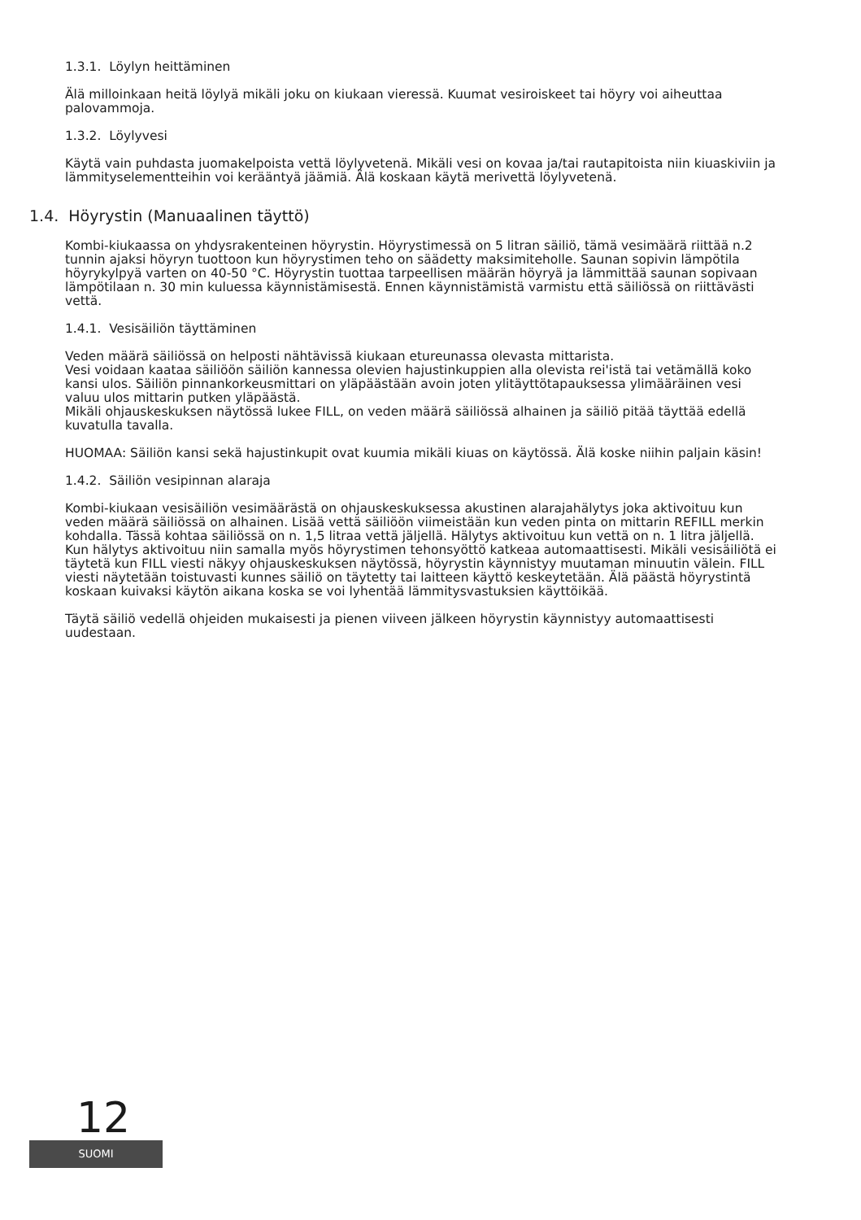1.3.1. Löylyn heittäminen
Älä milloinkaan heitä löylyä mikäli joku on kiukaan vieressä. Kuumat vesiroiskeet tai höyry voi aiheuttaa palovammoja.
1.3.2. Löylyvesi
Käytä vain puhdasta juomakelpoista vettä löylyvetenä. Mikäli vesi on kovaa ja/tai rautapitoista niin kiuaskiviin ja lämmityselementteihin voi kerääntyä jäämiä. Älä koskaan käytä merivettä löylyvetenä.
1.4. Höyrystin (Manuaalinen täyttö)
Kombi-kiukaassa on yhdysrakenteinen höyrystin. Höyrystimessä on 5 litran säiliö, tämä vesimäärä riittää n.2 tunnin ajaksi höyryn tuottoon kun höyrystimen teho on säädetty maksimiteholle. Saunan sopivin lämpötila höyrykylpyä varten on 40-50 °C. Höyrystin tuottaa tarpeellisen määrän höyryä ja lämmittää saunan sopivaan lämpötilaan n. 30 min kuluessa käynnistämisestä. Ennen käynnistämistä varmistu että säiliössä on riittävästi vettä.
1.4.1. Vesisäiliön täyttäminen
Veden määrä säiliössä on helposti nähtävissä kiukaan etureunassa olevasta mittarista.
Vesi voidaan kaataa säiliöön säiliön kannessa olevien hajustinkuppien alla olevista rei'istä tai vetämällä koko kansi ulos. Säiliön pinnankorkeusmittari on yläpäästään avoin joten ylitäyttötapauksessa ylimääräinen vesi valuu ulos mittarin putken yläpäästä.
Mikäli ohjauskeskuksen näytössä lukee FILL, on veden määrä säiliössä alhainen ja säiliö pitää täyttää edellä kuvatulla tavalla.
HUOMAA: Säiliön kansi sekä hajustinkupit ovat kuumia mikäli kiuas on käytössä. Älä koske niihin paljain käsin!
1.4.2. Säiliön vesipinnan alaraja
Kombi-kiukaan vesisäiliön vesimäärästä on ohjauskeskuksessa akustinen alarajahälytys joka aktivoituu kun veden määrä säiliössä on alhainen. Lisää vettä säiliöön viimeistään kun veden pinta on mittarin REFILL merkin kohdalla. Tässä kohtaa säiliössä on n. 1,5 litraa vettä jäljellä. Hälytys aktivoituu kun vettä on n. 1 litra jäljellä. Kun hälytys aktivoituu niin samalla myös höyrystimen tehonsyöttö katkeaa automaattisesti. Mikäli vesisäiliötä ei täytetä kun FILL viesti näkyy ohjauskeskuksen näytössä, höyrystin käynnistyy muutaman minuutin välein. FILL viesti näytetään toistuvasti kunnes säiliö on täytetty tai laitteen käyttö keskeytetään. Älä päästä höyrystintä koskaan kuivaksi käytön aikana koska se voi lyhentää lämmitysvastuksien käyttöikää.
Täytä säiliö vedellä ohjeiden mukaisesti ja pienen viiveen jälkeen höyrystin käynnistyy automaattisesti uudestaan.
12
SUOMI